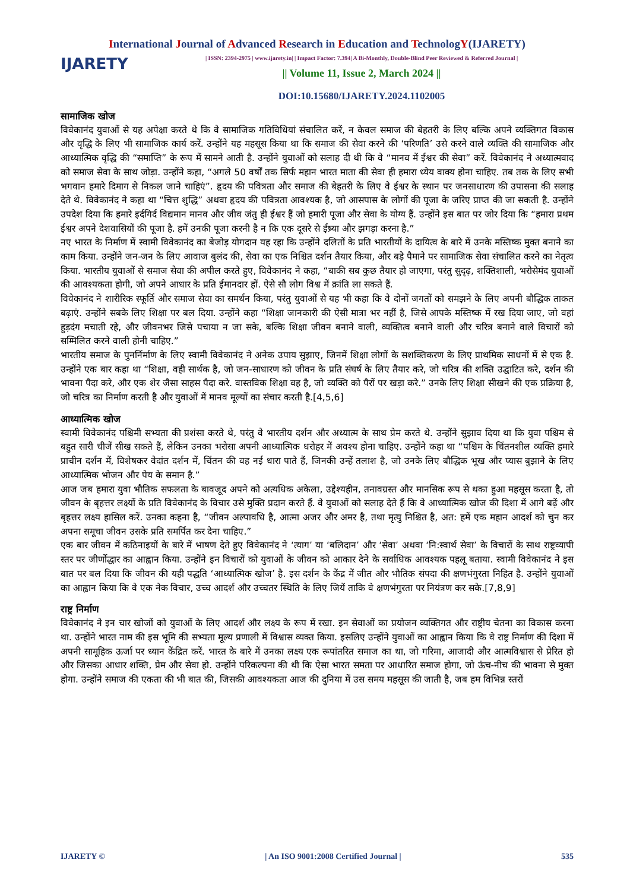International Journal of Advanced Research in Education and TechnologY(IJARETY)
IJARETY
| ISSN: 2394-2975 | www.ijarety.in| | Impact Factor: 7.394| A Bi-Monthly, Double-Blind Peer Reviewed & Referred Journal |
|| Volume 11, Issue 2, March 2024 ||
DOI:10.15680/IJARETY.2024.1102005
सामाजिक खोज
विवेकानंद युवाओं से यह अपेक्षा करते थे कि वे सामाजिक गतिविधियां संचालित करें, न केवल समाज की बेहतरी के लिए बल्कि अपने व्यक्तिगत विकास और वृद्धि के लिए भी सामाजिक कार्य करें. उन्होंने यह महसूस किया था कि समाज की सेवा करने की ‘परिणति’ उसे करने वाले व्यक्ति की सामाजिक और आध्यात्मिक वृद्धि की “समाप्ति” के रूप में सामने आती है. उन्होंने युवाओं को सलाह दी थी कि वे “मानव में ईश्वर की सेवा” करें. विवेकानंद ने अध्यात्मवाद को समाज सेवा के साथ जोड़ा. उन्होंने कहा, “अगले 50 वर्षों तक सिर्फ महान भारत माता की सेवा ही हमारा ध्येय वाक्य होना चाहिए. तब तक के लिए सभी भगवान हमारे दिमाग से निकल जाने चाहिएं”. हृदय की पवित्रता और समाज की बेहतरी के लिए वे ईश्वर के स्थान पर जनसाधारण की उपासना की सलाह देते थे. विवेकानंद ने कहा था “चित्त शुद्धि” अथवा हृदय की पवित्रता आवश्यक है, जो आसपास के लोगों की पूजा के जरिए प्राप्त की जा सकती है. उन्होंने उपदेश दिया कि हमारे इर्दगिर्द विद्यमान मानव और जीव जंतु ही ईश्वर हैं जो हमारी पूजा और सेवा के योग्य हैं. उन्होंने इस बात पर जोर दिया कि “हमारा प्रथम ईश्वर अपने देशवासियों की पूजा है. हमें उनकी पूजा करनी है न कि एक दूसरे से ईष्र्या और झगड़ा करना है.”
नए भारत के निर्माण में स्वामी विवेकानंद का बेजोड़ योगदान यह रहा कि उन्होंने दलितों के प्रति भारतीयों के दायित्व के बारे में उनके मस्तिष्क मुक्त बनाने का काम किया. उन्होंने जन-जन के लिए आवाज बुलंद की, सेवा का एक निश्चित दर्शन तैयार किया, और बड़े पैमाने पर सामाजिक सेवा संचालित करने का नेतृत्व किया. भारतीय युवाओं से समाज सेवा की अपील करते हुए, विवेकानंद ने कहा, “बाकी सब कुछ तैयार हो जाएगा, परंतु सुदृढ़, शक्तिशाली, भरोसेमंद युवाओं की आवश्यकता होगी, जो अपने आधार के प्रति ईमानदार हों. ऐसे सौ लोग विश्व में क्रांति ला सकते हैं.
विवेकानंद ने शारीरिक स्फूर्ति और समाज सेवा का समर्थन किया, परंतु युवाओं से यह भी कहा कि वे दोनों जगतों को समझने के लिए अपनी बौद्धिक ताकत बढ़ाएं. उन्होंने सबके लिए शिक्षा पर बल दिया. उन्होंने कहा “शिक्षा जानकारी की ऐसी मात्रा भर नहीं है, जिसे आपके मस्तिष्क में रख दिया जाए, जो वहां हुड़दंग मचाती रहे, और जीवनभर जिसे पचाया न जा सके, बल्कि शिक्षा जीवन बनाने वाली, व्यक्तित्व बनाने वाली और चरित्र बनाने वाले विचारों को सम्मिलित करने वाली होनी चाहिए.”
भारतीय समाज के पुनर्निर्माण के लिए स्वामी विवेकानंद ने अनेक उपाय सुझाए, जिनमें शिक्षा लोगों के सशक्तिकरण के लिए प्राथमिक साधनों में से एक है. उन्होंने एक बार कहा था “शिक्षा, वही सार्थक है, जो जन-साधारण को जीवन के प्रति संघर्ष के लिए तैयार करे, जो चरित्र की शक्ति उद्घाटित करे, दर्शन की भावना पैदा करे, और एक शेर जैसा साहस पैदा करे. वास्तविक शिक्षा वह है, जो व्यक्ति को पैरों पर खड़ा करे.” उनके लिए शिक्षा सीखने की एक प्रक्रिया है, जो चरित्र का निर्माण करती है और युवाओं में मानव मूल्यों का संचार करती है.[4,5,6]
आध्यात्मिक खोज
स्वामी विवेकानंद पश्चिमी सभ्यता की प्रशंसा करते थे, परंतु वे भारतीय दर्शन और अध्यात्म के साथ प्रेम करते थे. उन्होंने सुझाव दिया था कि युवा पश्चिम से बहुत सारी चीजें सीख सकते हैं, लेकिन उनका भरोसा अपनी आध्यात्मिक धरोहर में अवश्य होना चाहिए. उन्होंने कहा था “पश्चिम के चिंतनशील व्यक्ति हमारे प्राचीन दर्शन में, विशेषकर वेदांत दर्शन में, चिंतन की वह नई धारा पाते हैं, जिनकी उन्हें तलाश है, जो उनके लिए बौद्धिक भूख और प्यास बुझाने के लिए आध्यात्मिक भोजन और पेय के समान है.”
आज जब हमारा युवा भौतिक सफलता के बावजूद अपने को अत्यधिक अकेला, उद्देश्यहीन, तनावग्रस्त और मानसिक रूप से थका हुआ महसूस करता है, तो जीवन के बृहत्तर लक्ष्यों के प्रति विवेकानंद के विचार उसे मुक्ति प्रदान करते हैं. वे युवाओं को सलाह देते हैं कि वे आध्यात्मिक खोज की दिशा में आगे बढ़ें और बृहत्तर लक्ष्य हासिल करें. उनका कहना है, “जीवन अल्पावधि है, आत्मा अजर और अमर है, तथा मृत्यु निश्चित है, अत: हमें एक महान आदर्श को चुन कर अपना समूचा जीवन उसके प्रति समर्पित कर देना चाहिए.”
एक बार जीवन में कठिनाइयों के बारे में भाषण देते हुए विवेकानंद ने ‘त्याग’ या ‘बलिदान’ और ‘सेवा’ अथवा ‘नि:स्वार्थ सेवा’ के विचारों के साथ राष्ट्रव्यापी स्तर पर जीर्णोद्धार का आह्वान किया. उन्होंने इन विचारों को युवाओं के जीवन को आकार देने के सर्वाधिक आवश्यक पहलू बताया. स्वामी विवेकानंद ने इस बात पर बल दिया कि जीवन की यही पद्धति ‘आध्यात्मिक खोज’ है. इस दर्शन के केंद्र में जीत और भौतिक संपदा की क्षणभंगुरता निहित है. उन्होंने युवाओं का आह्वान किया कि वे एक नेक विचार, उच्च आदर्श और उच्चतर स्थिति के लिए जियें ताकि वे क्षणभंगुरता पर नियंत्रण कर सके.[7,8,9]
राष्ट्र निर्माण
विवेकानंद ने इन चार खोजों को युवाओं के लिए आदर्श और लक्ष्य के रूप में रखा. इन सेवाओं का प्रयोजन व्यक्तिगत और राष्ट्रीय चेतना का विकास करना था. उन्होंने भारत नाम की इस भूमि की सभ्यता मूल्य प्रणाली में विश्वास व्यक्त किया. इसलिए उन्होंने युवाओं का आह्वान किया कि वे राष्ट्र निर्माण की दिशा में अपनी सामूहिक ऊर्जा पर ध्यान केंद्रित करें. भारत के बारे में उनका लक्ष्य एक रूपांतरित समाज का था, जो गरिमा, आजादी और आत्मविश्वास से प्रेरित हो और जिसका आधार शक्ति, प्रेम और सेवा हो. उन्होंने परिकल्पना की थी कि ऐसा भारत समता पर आधारित समाज होगा, जो ऊंच-नीच की भावना से मुक्त होगा. उन्होंने समाज की एकता की भी बात की, जिसकी आवश्यकता आज की दुनिया में उस समय महसूस की जाती है, जब हम विभिन्न स्तरों
IJARETY © | An ISO 9001:2008 Certified Journal | 535